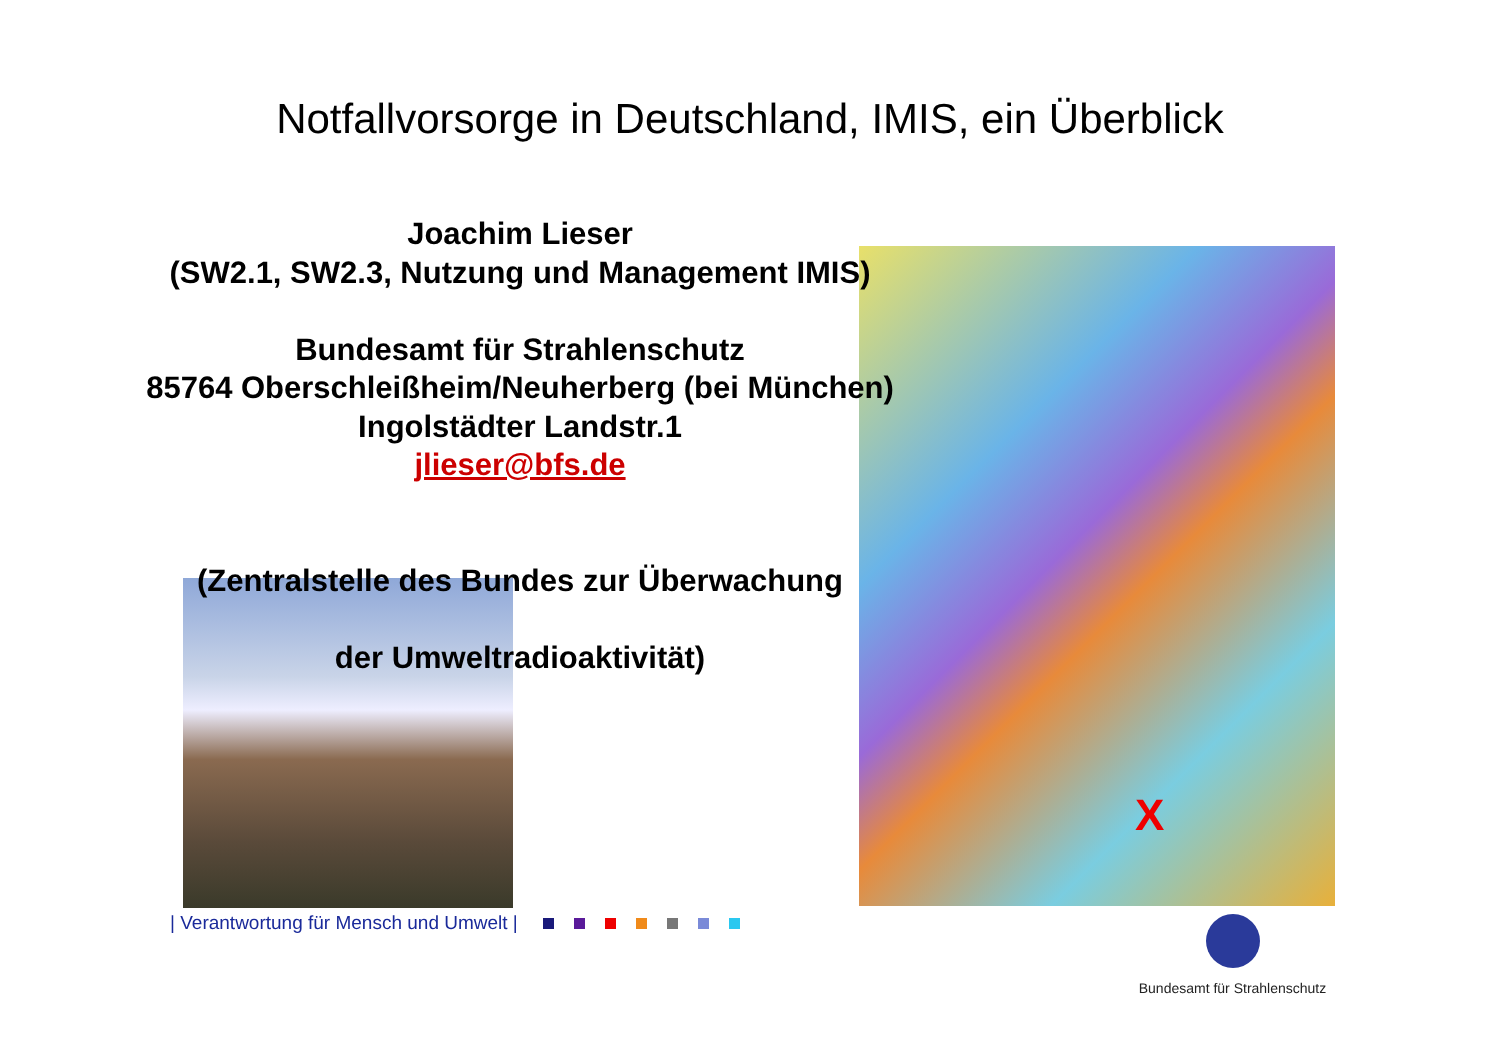Notfallvorsorge in Deutschland, IMIS, ein Überblick
X
Joachim Lieser
(SW2.1, SW2.3, Nutzung und Management IMIS)
Bundesamt für Strahlenschutz
85764 Oberschleißheim/Neuherberg (bei München)
Ingolstädter Landstr.1
jlieser@bfs.de
(Zentralstelle des Bundes zur Überwachung
der Umweltradioaktivität)
| Verantwortung für Mensch und Umwelt |
Bundesamt für Strahlenschutz